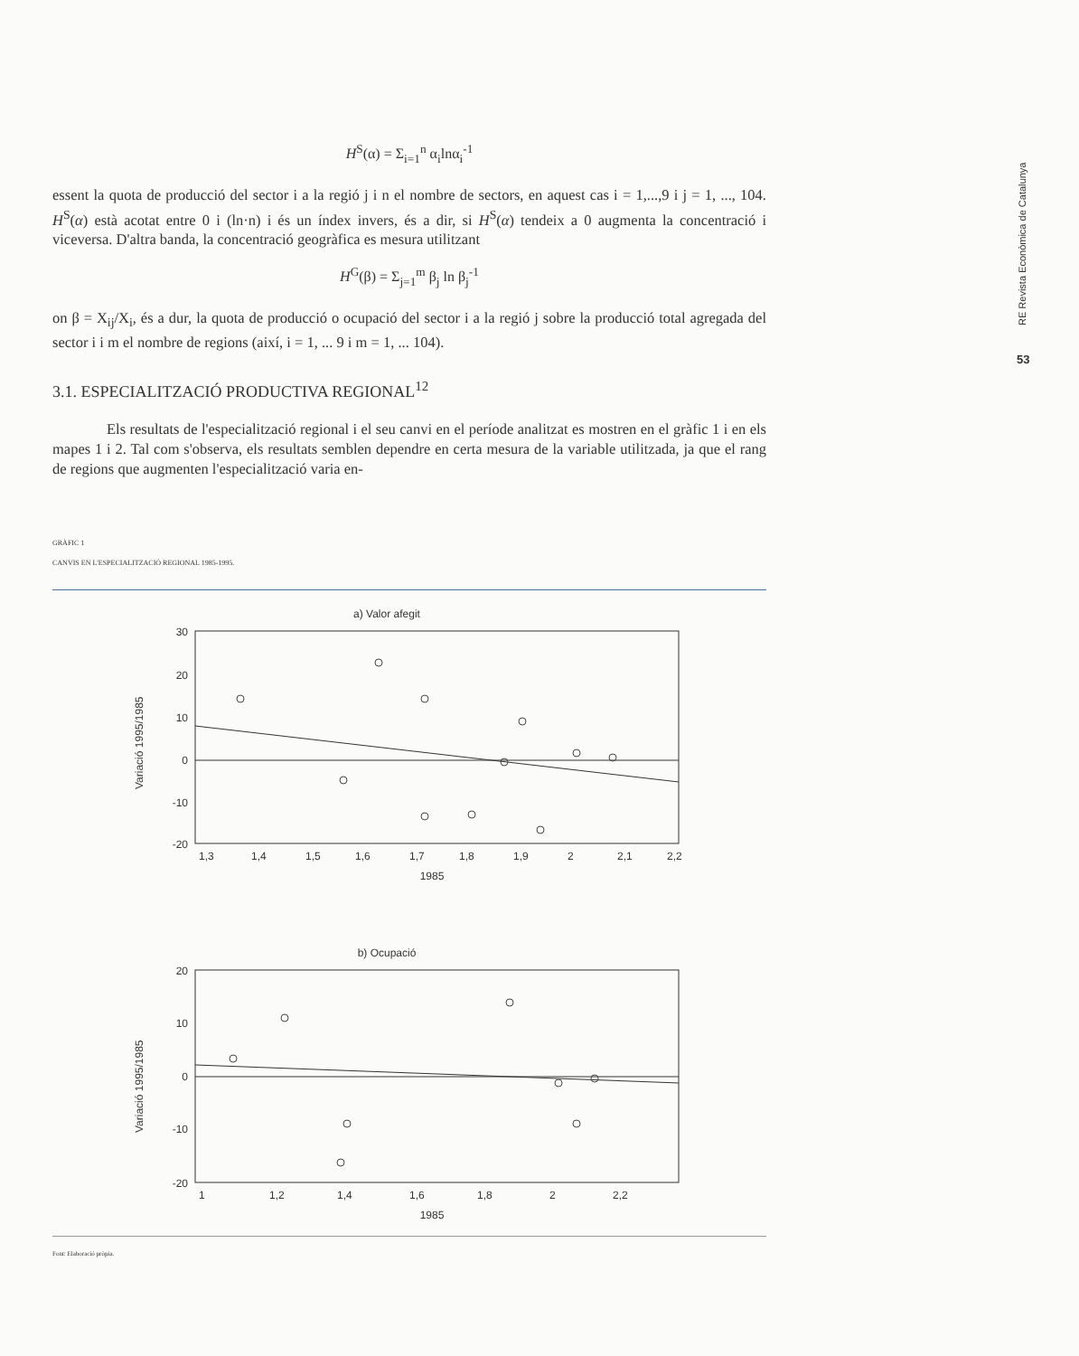RE Revista Econòmica de Catalunya
53
H<sup>S</sup>(α) = Σ<sub>i=1</sub><sup>n</sup> α<sub>i</sub>lnα<sub>i</sub><sup>-1</sup>
essent la quota de producció del sector i a la regió j i n el nombre de sectors, en aquest cas i = 1,...,9 i j = 1, ..., 104. H<sup>S</sup>(α) està acotat entre 0 i (ln·n) i és un índex invers, és a dir, si H<sup>S</sup>(α) tendeix a 0 augmenta la concentració i viceversa. D'altra banda, la concentració geogràfica es mesura utilitzant
H<sup>G</sup>(β) = Σ<sub>j=1</sub><sup>m</sup> β<sub>j</sub> ln β<sub>j</sub><sup>-1</sup>
on β = X<sub>ij</sub>/X<sub>i</sub>, és a dur, la quota de producció o ocupació del sector i a la regió j sobre la producció total agregada del sector i i m el nombre de regions (així, i = 1, ... 9 i m = 1, ... 104).
3.1. ESPECIALITZACIÓ PRODUCTIVA REGIONAL<sup>12</sup>
Els resultats de l'especialització regional i el seu canvi en el període analitzat es mostren en el gràfic 1 i en els mapes 1 i 2. Tal com s'observa, els resultats semblen dependre en certa mesura de la variable utilitzada, ja que el rang de regions que augmenten l'especialització varia en-
GRÀFIC 1
CANVIS EN L'ESPECIALITZACIÓ REGIONAL 1985-1995.
a) Valor afegit
30
20
10
0
-10
-20
1,3
1,4
1,5
1,6
1,7
1,8
1,9
2
2,1
2,2
1985
Variació 1995/1985
b) Ocupació
20
10
0
-10
-20
1
1,2
1,4
1,6
1,8
2
2,2
1985
Variació 1995/1985
Font: Elaboració pròpia.